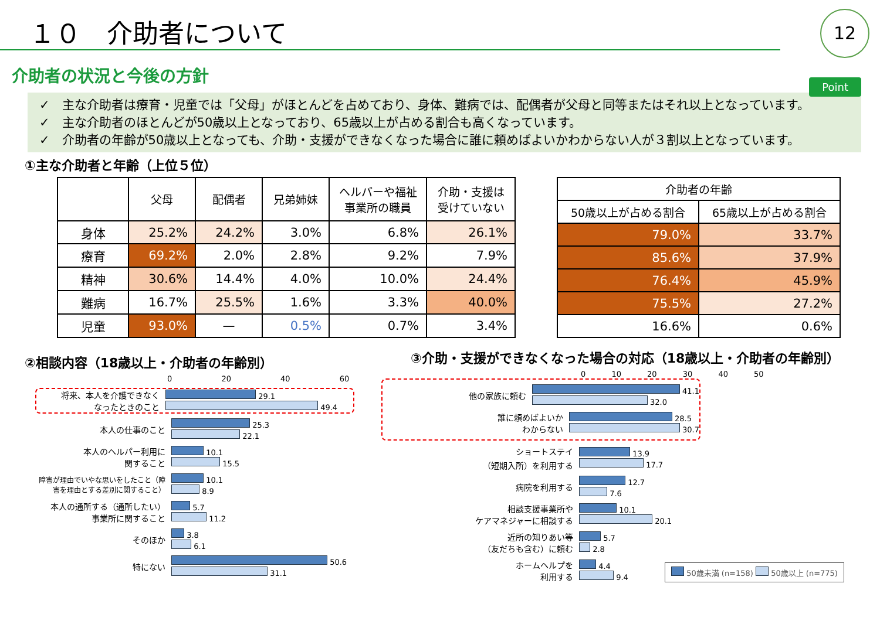１０　介助者について
12
介助者の状況と今後の方針
Point
✓　主な介助者は療育・児童では「父母」がほとんどを占めており、身体、難病では、配偶者が父母と同等またはそれ以上となっています。
✓　主な介助者のほとんどが50歳以上となっており、65歳以上が占める割合も高くなっています。
✓　介助者の年齢が50歳以上となっても、介助・支援ができなくなった場合に誰に頼めばよいかわからない人が３割以上となっています。
①主な介助者と年齢（上位５位）
| | 父母 | 配偶者 | 兄弟姉妹 | ヘルパーや福祉 事業所の職員 | 介助・支援は 受けていない |
| --- | --- | --- | --- | --- | --- |
| 身体 | 25.2% | 24.2% | 3.0% | 6.8% | 26.1% |
| 療育 | 69.2% | 2.0% | 2.8% | 9.2% | 7.9% |
| 精神 | 30.6% | 14.4% | 4.0% | 10.0% | 24.4% |
| 難病 | 16.7% | 25.5% | 1.6% | 3.3% | 40.0% |
| 児童 | 93.0% | — | 0.5% | 0.7% | 3.4% |
| 介助者の年齢 | |
| --- | --- |
| 50歳以上が占める割合 | 65歳以上が占める割合 |
| 79.0% | 33.7% |
| 85.6% | 37.9% |
| 76.4% | 45.9% |
| 75.5% | 27.2% |
| 16.6% | 0.6% |
②相談内容（18歳以上・介助者の年齢別）
0 20 40 60
将来、本人を介護できなく
なったときのこと
29.1
49.4
本人の仕事のこと
25.3
22.1
本人のヘルパー利用に
関すること
10.1
15.5
障害が理由でいやな思いをしたこと（障
害を理由とする差別に関すること）
10.1
8.9
本人の通所する（通所したい）
事業所に関すること
5.7
11.2
そのほか
3.8
6.1
特にない
50.6
31.1
③介助・支援ができなくなった場合の対応（18歳以上・介助者の年齢別）
0 10 20 30 40 50
他の家族に頼む
41.1
32.0
誰に頼めばよいか
わからない
28.5
30.7
ショートステイ
（短期入所）を利用する
13.9
17.7
病院を利用する
12.7
7.6
相談支援事業所や
ケアマネジャーに相談する
10.1
20.1
近所の知りあい等
（友だちも含む）に頼む
5.7
2.8
ホームヘルプを
利用する
4.4
9.4
50歳未満 (n=158) 50歳以上 (n=775)